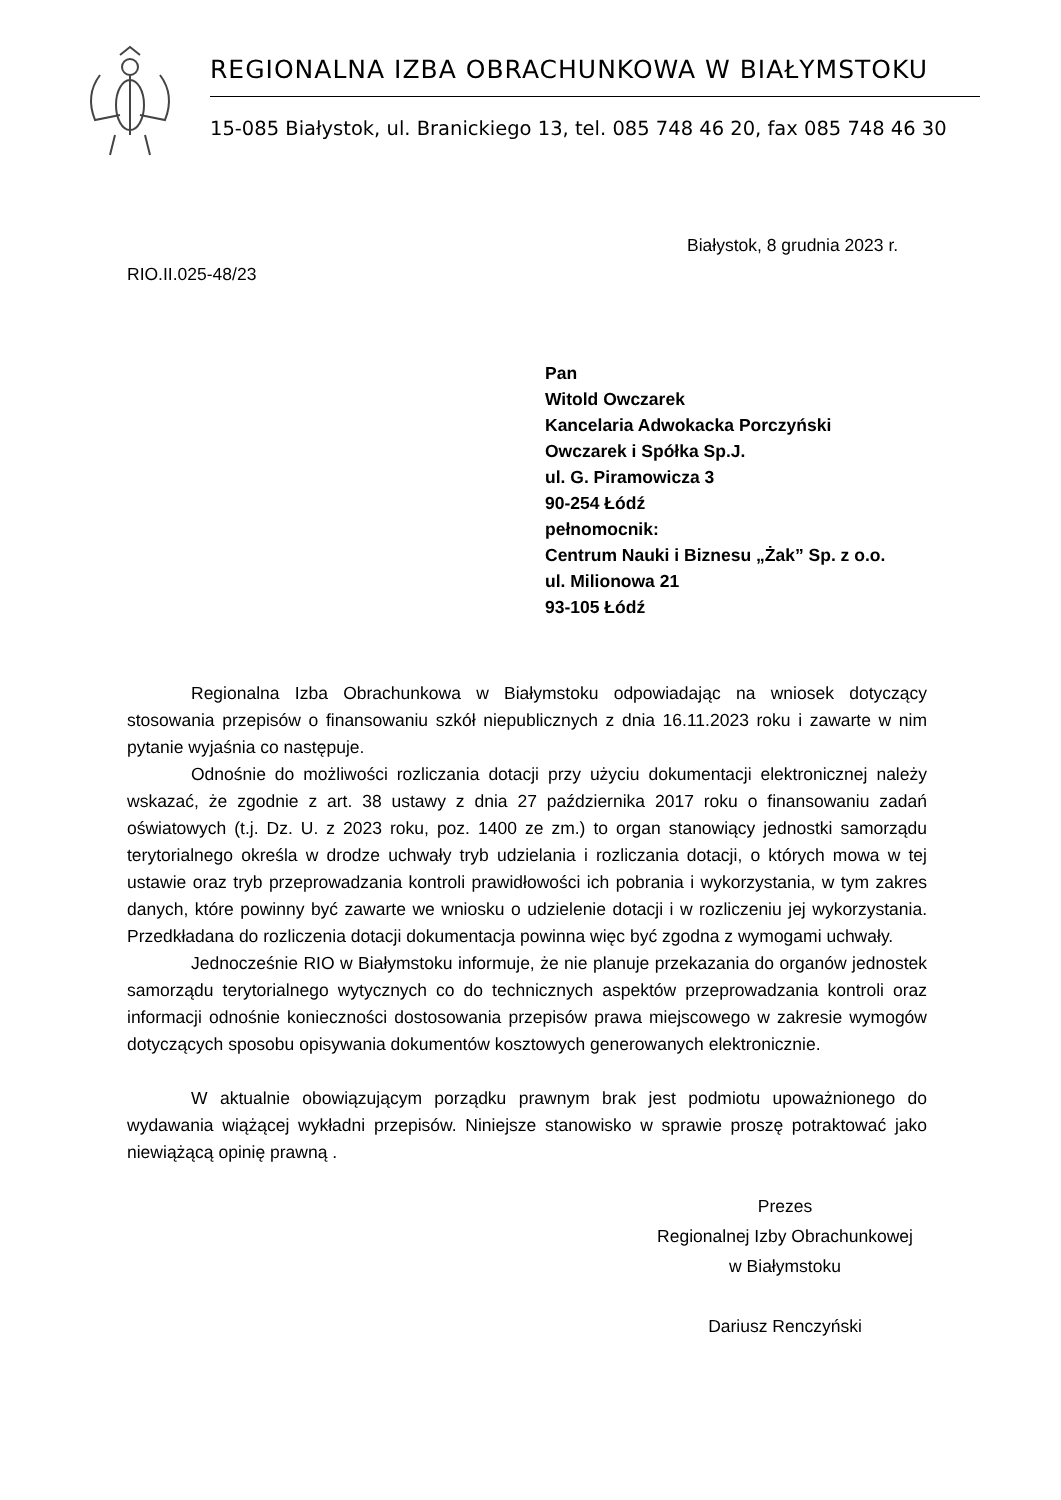REGIONALNA IZBA OBRACHUNKOWA W BIAŁYMSTOKU
15-085 Białystok, ul. Branickiego 13, tel. 085 748 46 20, fax 085 748 46 30
Białystok, 8 grudnia 2023 r.
RIO.II.025-48/23
Pan
Witold Owczarek
Kancelaria Adwokacka Porczyński
Owczarek i Spółka Sp.J.
ul. G. Piramowicza 3
90-254 Łódź
pełnomocnik:
Centrum Nauki i Biznesu „Żak” Sp. z o.o.
ul. Milionowa 21
93-105 Łódź
Regionalna Izba Obrachunkowa w Białymstoku odpowiadając na wniosek dotyczący stosowania przepisów o finansowaniu szkół niepublicznych z dnia 16.11.2023 roku i zawarte w nim pytanie wyjaśnia co następuje.
Odnośnie do możliwości rozliczania dotacji przy użyciu dokumentacji elektronicznej należy wskazać, że zgodnie z art. 38 ustawy z dnia 27 października 2017 roku o finansowaniu zadań oświatowych (t.j. Dz. U. z 2023 roku, poz. 1400 ze zm.) to organ stanowiący jednostki samorządu terytorialnego określa w drodze uchwały tryb udzielania i rozliczania dotacji, o których mowa w tej ustawie oraz tryb przeprowadzania kontroli prawidłowości ich pobrania i wykorzystania, w tym zakres danych, które powinny być zawarte we wniosku o udzielenie dotacji i w rozliczeniu jej wykorzystania. Przedkładana do rozliczenia dotacji dokumentacja powinna więc być zgodna z wymogami uchwały.
Jednocześnie RIO w Białymstoku informuje, że nie planuje przekazania do organów jednostek samorządu terytorialnego wytycznych co do technicznych aspektów przeprowadzania kontroli oraz informacji odnośnie konieczności dostosowania przepisów prawa miejscowego w zakresie wymogów dotyczących sposobu opisywania dokumentów kosztowych generowanych elektronicznie.
W aktualnie obowiązującym porządku prawnym brak jest podmiotu upoważnionego do wydawania wiążącej wykładni przepisów. Niniejsze stanowisko w sprawie proszę potraktować jako niewiążącą opinię prawną .
Prezes
Regionalnej Izby Obrachunkowej
w Białymstoku
Dariusz Renczyński